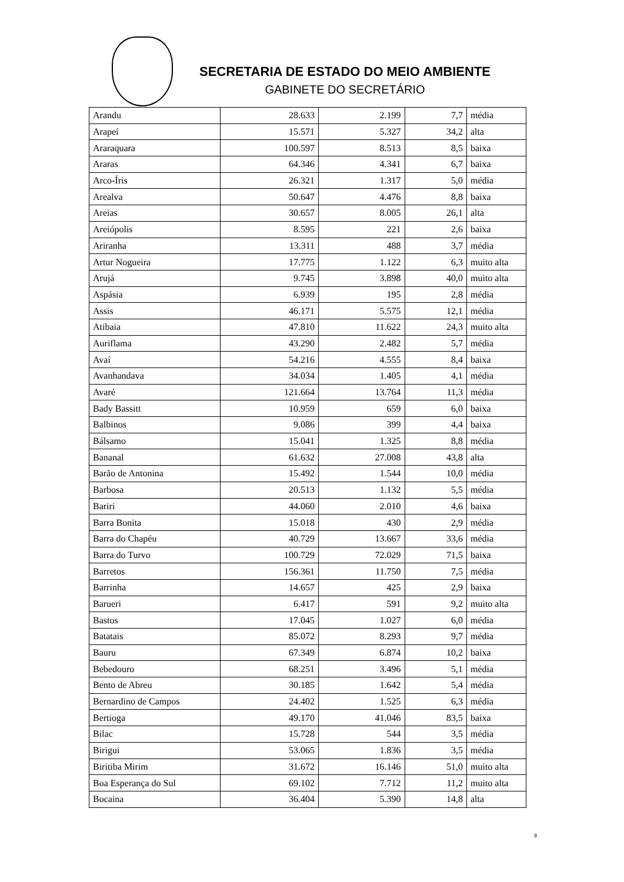SECRETARIA DE ESTADO DO MEIO AMBIENTE
GABINETE DO SECRETÁRIO
| Arandu | 28.633 | 2.199 | 7,7 | média |
| Arapeí | 15.571 | 5.327 | 34,2 | alta |
| Araraquara | 100.597 | 8.513 | 8,5 | baixa |
| Araras | 64.346 | 4.341 | 6,7 | baixa |
| Arco-Íris | 26.321 | 1.317 | 5,0 | média |
| Arealva | 50.647 | 4.476 | 8,8 | baixa |
| Areias | 30.657 | 8.005 | 26,1 | alta |
| Areiópolis | 8.595 | 221 | 2,6 | baixa |
| Ariranha | 13.311 | 488 | 3,7 | média |
| Artur Nogueira | 17.775 | 1.122 | 6,3 | muito alta |
| Arujá | 9.745 | 3.898 | 40,0 | muito alta |
| Aspásia | 6.939 | 195 | 2,8 | média |
| Assis | 46.171 | 5.575 | 12,1 | média |
| Atibaia | 47.810 | 11.622 | 24,3 | muito alta |
| Auriflama | 43.290 | 2.482 | 5,7 | média |
| Avaí | 54.216 | 4.555 | 8,4 | baixa |
| Avanhandava | 34.034 | 1.405 | 4,1 | média |
| Avaré | 121.664 | 13.764 | 11,3 | média |
| Bady Bassitt | 10.959 | 659 | 6,0 | baixa |
| Balbinos | 9.086 | 399 | 4,4 | baixa |
| Bálsamo | 15.041 | 1.325 | 8,8 | média |
| Bananal | 61.632 | 27.008 | 43,8 | alta |
| Barão de Antonina | 15.492 | 1.544 | 10,0 | média |
| Barbosa | 20.513 | 1.132 | 5,5 | média |
| Bariri | 44.060 | 2.010 | 4,6 | baixa |
| Barra Bonita | 15.018 | 430 | 2,9 | média |
| Barra do Chapéu | 40.729 | 13.667 | 33,6 | média |
| Barra do Turvo | 100.729 | 72.029 | 71,5 | baixa |
| Barretos | 156.361 | 11.750 | 7,5 | média |
| Barrinha | 14.657 | 425 | 2,9 | baixa |
| Barueri | 6.417 | 591 | 9,2 | muito alta |
| Bastos | 17.045 | 1.027 | 6,0 | média |
| Batatais | 85.072 | 8.293 | 9,7 | média |
| Bauru | 67.349 | 6.874 | 10,2 | baixa |
| Bebedouro | 68.251 | 3.496 | 5,1 | média |
| Bento de Abreu | 30.185 | 1.642 | 5,4 | média |
| Bernardino de Campos | 24.402 | 1.525 | 6,3 | média |
| Bertioga | 49.170 | 41.046 | 83,5 | baixa |
| Bilac | 15.728 | 544 | 3,5 | média |
| Birigui | 53.065 | 1.836 | 3,5 | média |
| Biritiba Mirim | 31.672 | 16.146 | 51,0 | muito alta |
| Boa Esperança do Sul | 69.102 | 7.712 | 11,2 | muito alta |
| Bocaina | 36.404 | 5.390 | 14,8 | alta |
9